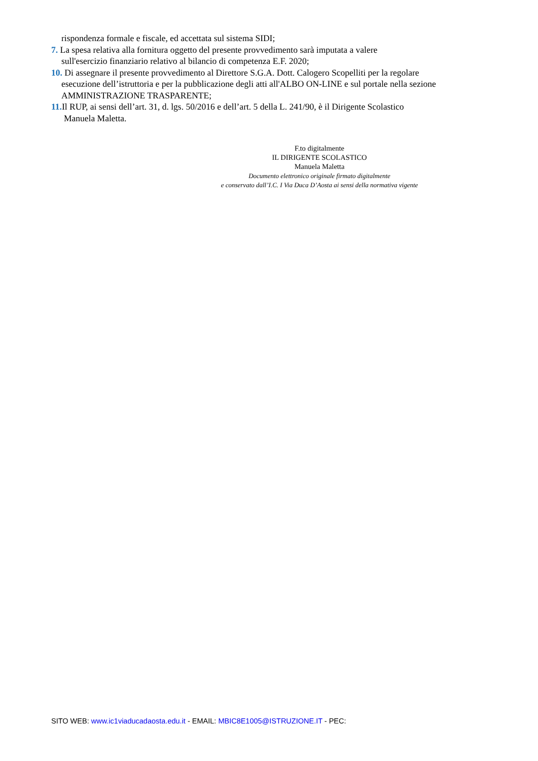rispondenza formale e fiscale, ed accettata sul sistema SIDI;
7. La spesa relativa alla fornitura oggetto del presente provvedimento sarà imputata a valere
sull'esercizio finanziario relativo al bilancio di competenza E.F. 2020;
10. Di assegnare il presente provvedimento al Direttore S.G.A. Dott. Calogero Scopelliti per la regolare
esecuzione dell’istruttoria e per la pubblicazione degli atti all'ALBO ON-LINE e sul portale nella sezione AMMINISTRAZIONE TRASPARENTE;
11. Il RUP, ai sensi dell’art. 31, d. lgs. 50/2016 e dell’art. 5 della L. 241/90, è il Dirigente Scolastico
Manuela Maletta.
F.to digitalmente
IL DIRIGENTE SCOLASTICO
Manuela Maletta
Documento elettronico originale firmato digitalmente
e conservato dall’I.C. I Via Duca D’Aosta ai sensi della normativa vigente
SITO WEB: www.ic1viaducadaosta.edu.it - EMAIL: MBIC8E1005@ISTRUZIONE.IT - PEC: